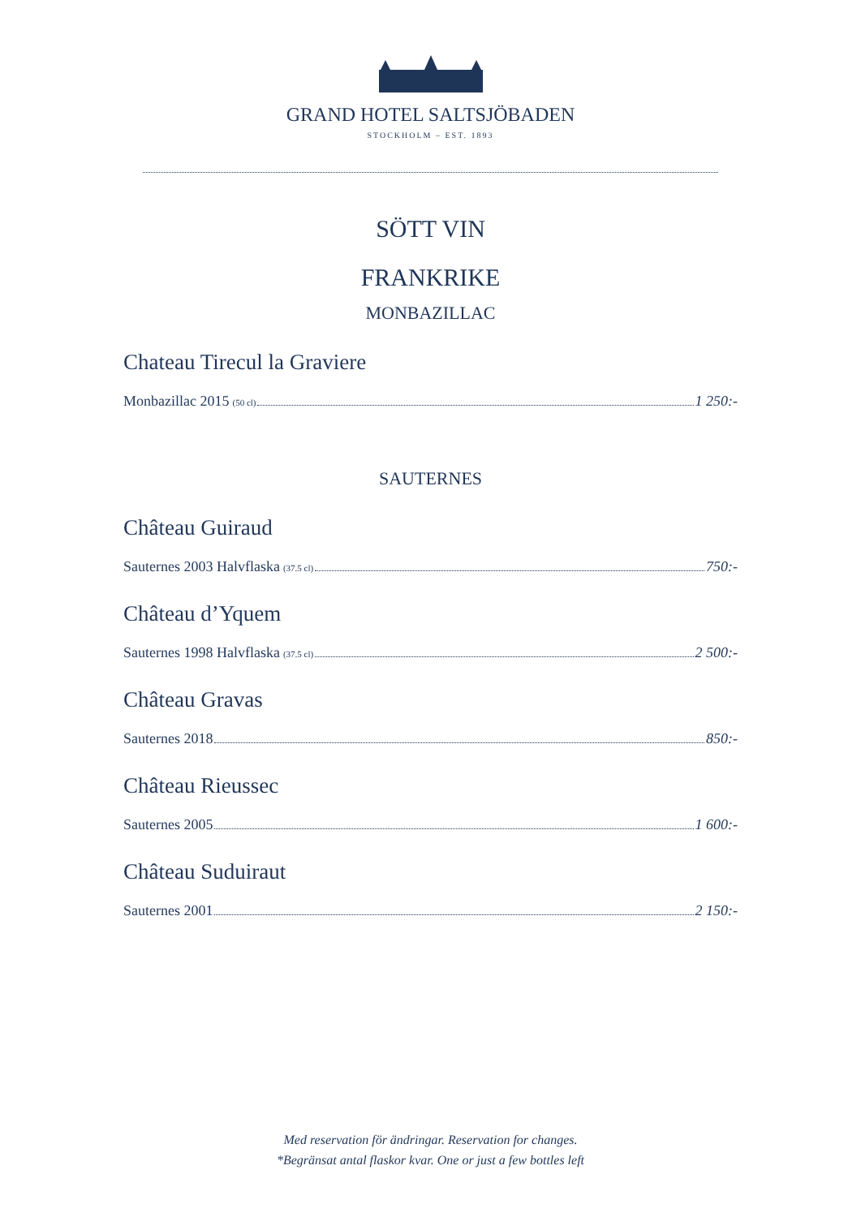GRAND HOTEL SALTSJÖBADEN
STOCKHOLM – EST. 1893
SÖTT VIN
FRANKRIKE
MONBAZILLAC
Chateau Tirecul la Graviere
Monbazillac 2015 (50 cl) 1 250:-
SAUTERNES
Château Guiraud
Sauternes 2003 Halvflaska (37.5 cl) 750:-
Château d’Yquem
Sauternes 1998 Halvflaska (37.5 cl) 2 500:-
Château Gravas
Sauternes 2018 850:-
Château Rieussec
Sauternes 2005 1 600:-
Château Suduiraut
Sauternes 2001 2 150:-
Med reservation för ändringar. Reservation for changes.
*Begränsat antal flaskor kvar. One or just a few bottles left